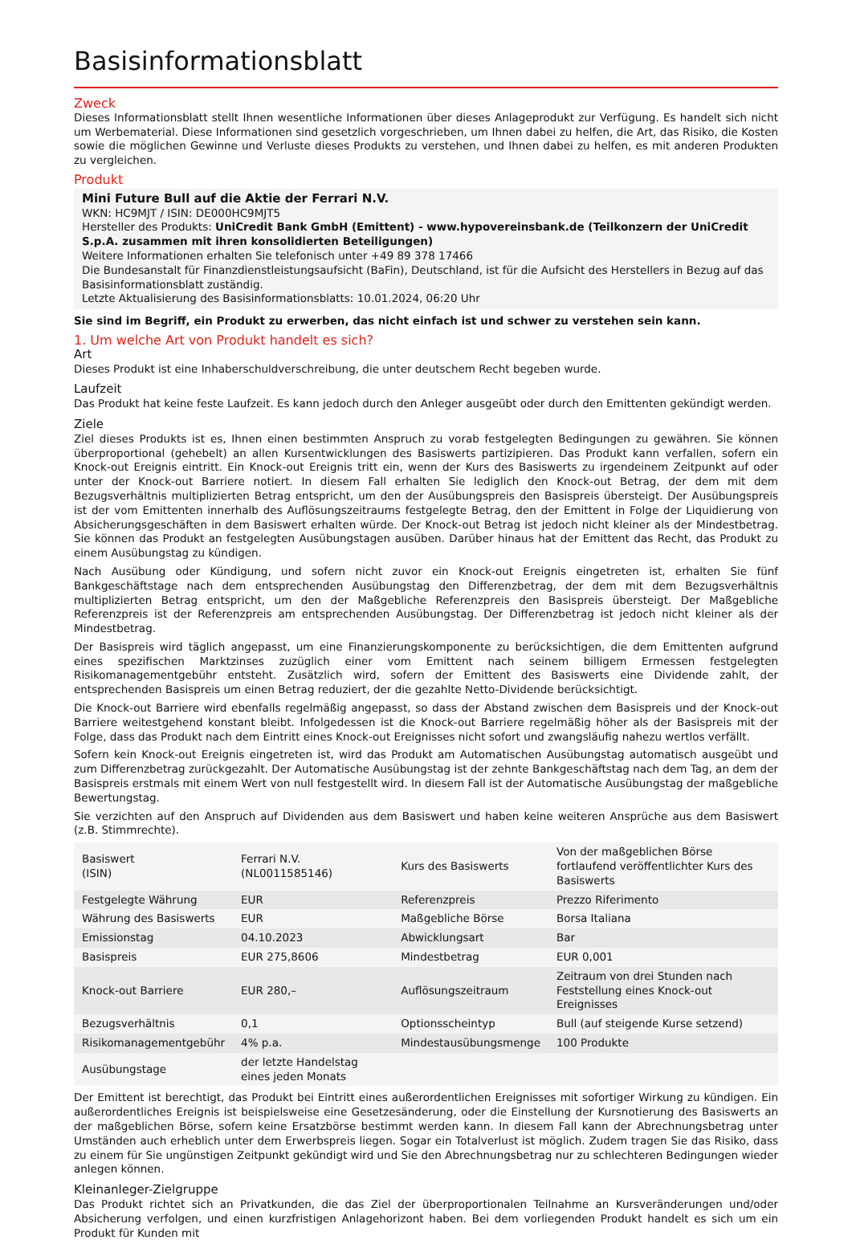Basisinformationsblatt
Zweck
Dieses Informationsblatt stellt Ihnen wesentliche Informationen über dieses Anlageprodukt zur Verfügung. Es handelt sich nicht um Werbematerial. Diese Informationen sind gesetzlich vorgeschrieben, um Ihnen dabei zu helfen, die Art, das Risiko, die Kosten sowie die möglichen Gewinne und Verluste dieses Produkts zu verstehen, und Ihnen dabei zu helfen, es mit anderen Produkten zu vergleichen.
Produkt
Mini Future Bull auf die Aktie der Ferrari N.V.
WKN: HC9MJT / ISIN: DE000HC9MJT5
Hersteller des Produkts: UniCredit Bank GmbH (Emittent) - www.hypovereinsbank.de (Teilkonzern der UniCredit S.p.A. zusammen mit ihren konsolidierten Beteiligungen)
Weitere Informationen erhalten Sie telefonisch unter +49 89 378 17466
Die Bundesanstalt für Finanzdienstleistungsaufsicht (BaFin), Deutschland, ist für die Aufsicht des Herstellers in Bezug auf das Basisinformationsblatt zuständig.
Letzte Aktualisierung des Basisinformationsblatts: 10.01.2024, 06:20 Uhr
Sie sind im Begriff, ein Produkt zu erwerben, das nicht einfach ist und schwer zu verstehen sein kann.
1. Um welche Art von Produkt handelt es sich?
Art
Dieses Produkt ist eine Inhaberschuldverschreibung, die unter deutschem Recht begeben wurde.
Laufzeit
Das Produkt hat keine feste Laufzeit. Es kann jedoch durch den Anleger ausgeübt oder durch den Emittenten gekündigt werden.
Ziele
Ziel dieses Produkts ist es, Ihnen einen bestimmten Anspruch zu vorab festgelegten Bedingungen zu gewähren. Sie können überproportional (gehebelt) an allen Kursentwicklungen des Basiswerts partizipieren. Das Produkt kann verfallen, sofern ein Knock-out Ereignis eintritt. Ein Knock-out Ereignis tritt ein, wenn der Kurs des Basiswerts zu irgendeinem Zeitpunkt auf oder unter der Knock-out Barriere notiert. In diesem Fall erhalten Sie lediglich den Knock-out Betrag, der dem mit dem Bezugsverhältnis multiplizierten Betrag entspricht, um den der Ausübungspreis den Basispreis übersteigt. Der Ausübungspreis ist der vom Emittenten innerhalb des Auflösungszeitraums festgelegte Betrag, den der Emittent in Folge der Liquidierung von Absicherungsgeschäften in dem Basiswert erhalten würde. Der Knock-out Betrag ist jedoch nicht kleiner als der Mindestbetrag. Sie können das Produkt an festgelegten Ausübungstagen ausüben. Darüber hinaus hat der Emittent das Recht, das Produkt zu einem Ausübungstag zu kündigen.
Nach Ausübung oder Kündigung, und sofern nicht zuvor ein Knock-out Ereignis eingetreten ist, erhalten Sie fünf Bankgeschäftstage nach dem entsprechenden Ausübungstag den Differenzbetrag, der dem mit dem Bezugsverhältnis multiplizierten Betrag entspricht, um den der Maßgebliche Referenzpreis den Basispreis übersteigt. Der Maßgebliche Referenzpreis ist der Referenzpreis am entsprechenden Ausübungstag. Der Differenzbetrag ist jedoch nicht kleiner als der Mindestbetrag.
Der Basispreis wird täglich angepasst, um eine Finanzierungskomponente zu berücksichtigen, die dem Emittenten aufgrund eines spezifischen Marktzinses zuzüglich einer vom Emittent nach seinem billigem Ermessen festgelegten Risikomanagementgebühr entsteht. Zusätzlich wird, sofern der Emittent des Basiswerts eine Dividende zahlt, der entsprechenden Basispreis um einen Betrag reduziert, der die gezahlte Netto-Dividende berücksichtigt.
Die Knock-out Barriere wird ebenfalls regelmäßig angepasst, so dass der Abstand zwischen dem Basispreis und der Knock-out Barriere weitestgehend konstant bleibt. Infolgedessen ist die Knock-out Barriere regelmäßig höher als der Basispreis mit der Folge, dass das Produkt nach dem Eintritt eines Knock-out Ereignisses nicht sofort und zwangsläufig nahezu wertlos verfällt.
Sofern kein Knock-out Ereignis eingetreten ist, wird das Produkt am Automatischen Ausübungstag automatisch ausgeübt und zum Differenzbetrag zurückgezahlt. Der Automatische Ausübungstag ist der zehnte Bankgeschäftstag nach dem Tag, an dem der Basispreis erstmals mit einem Wert von null festgestellt wird. In diesem Fall ist der Automatische Ausübungstag der maßgebliche Bewertungstag.
Sie verzichten auf den Anspruch auf Dividenden aus dem Basiswert und haben keine weiteren Ansprüche aus dem Basiswert (z.B. Stimmrechte).
| Basiswert (ISIN) | Ferrari N.V. (NL0011585146) | Kurs des Basiswerts | Von der maßgeblichen Börse fortlaufend veröffentlichter Kurs des Basiswerts |
| Festgelegte Währung | EUR | Referenzpreis | Prezzo Riferimento |
| Währung des Basiswerts | EUR | Maßgebliche Börse | Borsa Italiana |
| Emissionstag | 04.10.2023 | Abwicklungsart | Bar |
| Basispreis | EUR 275,8606 | Mindestbetrag | EUR 0,001 |
| Knock-out Barriere | EUR 280,– | Auflösungszeitraum | Zeitraum von drei Stunden nach Feststellung eines Knock-out Ereignisses |
| Bezugsverhältnis | 0,1 | Optionsscheintyp | Bull (auf steigende Kurse setzend) |
| Risikomanagementgebühr | 4% p.a. | Mindestausübungsmenge | 100 Produkte |
| Ausübungstage | der letzte Handelstag eines jeden Monats | | |
Der Emittent ist berechtigt, das Produkt bei Eintritt eines außerordentlichen Ereignisses mit sofortiger Wirkung zu kündigen. Ein außerordentliches Ereignis ist beispielsweise eine Gesetzesänderung, oder die Einstellung der Kursnotierung des Basiswerts an der maßgeblichen Börse, sofern keine Ersatzbörse bestimmt werden kann. In diesem Fall kann der Abrechnungsbetrag unter Umständen auch erheblich unter dem Erwerbspreis liegen. Sogar ein Totalverlust ist möglich. Zudem tragen Sie das Risiko, dass zu einem für Sie ungünstigen Zeitpunkt gekündigt wird und Sie den Abrechnungsbetrag nur zu schlechteren Bedingungen wieder anlegen können.
Kleinanleger-Zielgruppe
Das Produkt richtet sich an Privatkunden, die das Ziel der überproportionalen Teilnahme an Kursveränderungen und/oder Absicherung verfolgen, und einen kurzfristigen Anlagehorizont haben. Bei dem vorliegenden Produkt handelt es sich um ein Produkt für Kunden mit